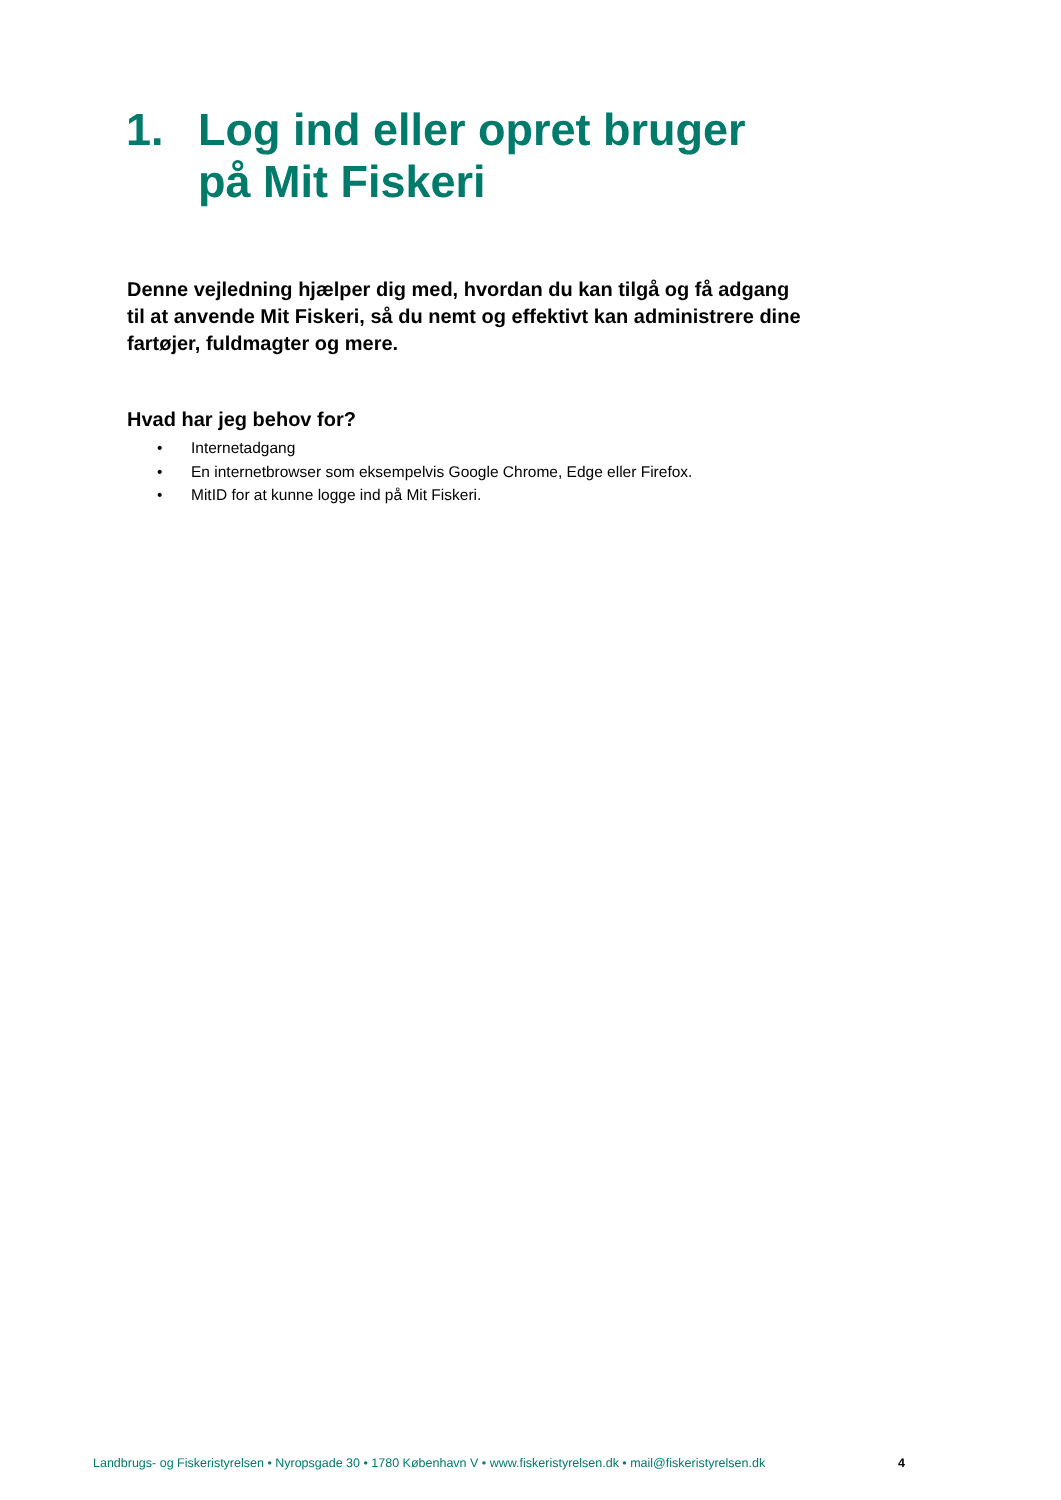1. Log ind eller opret bruger
på Mit Fiskeri
Denne vejledning hjælper dig med, hvordan du kan tilgå og få adgang til at anvende Mit Fiskeri, så du nemt og effektivt kan administrere dine fartøjer, fuldmagter og mere.
Hvad har jeg behov for?
• Internetadgang
• En internetbrowser som eksempelvis Google Chrome, Edge eller Firefox.
• MitID for at kunne logge ind på Mit Fiskeri.
Landbrugs- og Fiskeristyrelsen • Nyropsgade 30 • 1780 København V • www.fiskeristyrelsen.dk • mail@fiskeristyrelsen.dk
4